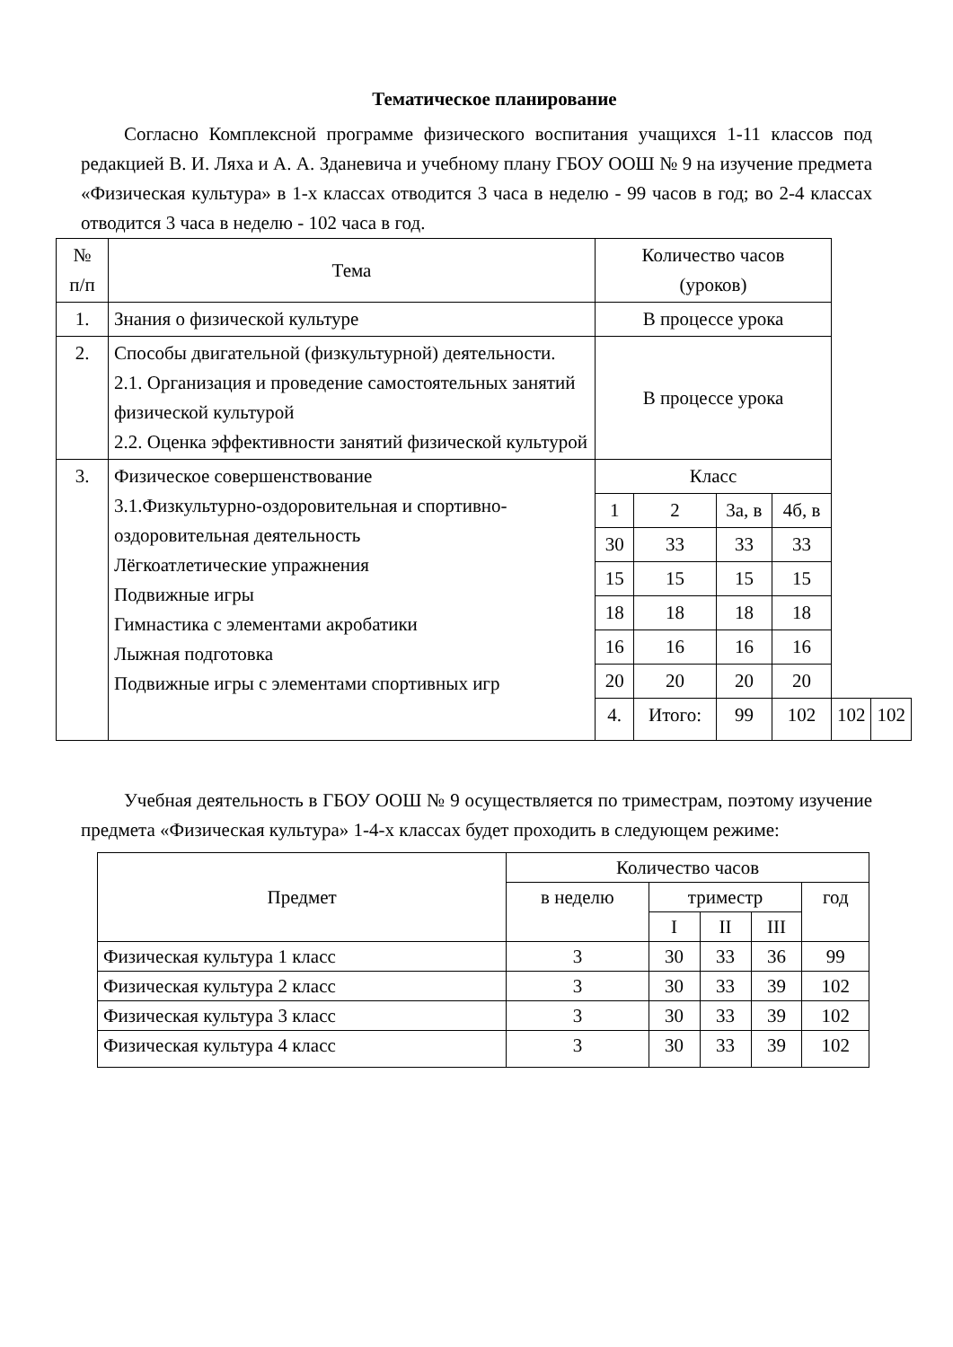Тематическое планирование
Согласно Комплексной программе физического воспитания учащихся 1-11 классов под редакцией В. И. Ляха и А. А. Зданевича и учебному плану ГБОУ ООШ № 9 на изучение предмета «Физическая культура» в 1-х классах отводится 3 часа в неделю - 99 часов в год; во 2-4 классах отводится 3 часа в неделю - 102 часа в год.
| № п/п | Тема | Количество часов (уроков) | | | | | |
| --- | --- | --- | --- | --- | --- | --- | --- |
| 1. | Знания о физической культуре | В процессе урока | | | | | |
| 2. | Способы двигательной (физкультурной) деятельности. 2.1. Организация и проведение самостоятельных занятий физической культурой 2.2. Оценка эффективности занятий физической культурой | В процессе урока | | | | | |
| 3. | Физическое совершенствование 3.1.Физкультурно-оздоровительная и спортивно-оздоровительная деятельность Лёгкоатлетические упражнения Подвижные игры Гимнастика с элементами акробатики Лыжная подготовка Подвижные игры с элементами спортивных игр | Класс | | | | | |
| | | 1 | 2 | 3а, в | 4б, в | | |
| | | 30 | 33 | 33 | 33 | | |
| | | 15 | 15 | 15 | 15 | | |
| | | 18 | 18 | 18 | 18 | | |
| | | 16 | 16 | 16 | 16 | | |
| | | 20 | 20 | 20 | 20 | | |
| | | 4. | Итого: | 99 | 102 | 102 | 102 |
Учебная деятельность в ГБОУ ООШ № 9 осуществляется по триместрам, поэтому изучение предмета «Физическая культура» 1-4-х классах будет проходить в следующем режиме:
| Предмет | Количество часов | | | | |
| --- | --- | --- | --- | --- | --- |
| | в неделю | триместр | | | год |
| | | I | II | III | |
| Физическая культура 1 класс | 3 | 30 | 33 | 36 | 99 |
| Физическая культура 2 класс | 3 | 30 | 33 | 39 | 102 |
| Физическая культура 3 класс | 3 | 30 | 33 | 39 | 102 |
| Физическая культура 4 класс | 3 | 30 | 33 | 39 | 102 |